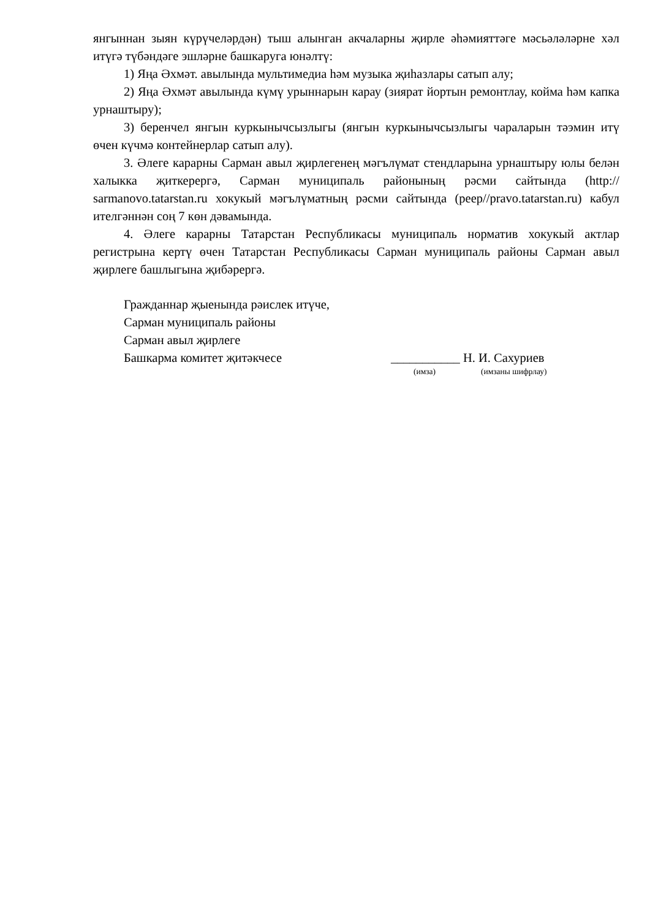янгыннан зыян күрүчеләрдән) тыш алынган акчаларны җирле әһәмияттәге мәсьәләләрне хәл итүгә түбәндәге эшләрне башкаруга юнәлтү:
1) Яңа Әхмәт. авылында мультимедиа һәм музыка җиһазлары сатып алу;
2) Яңа Әхмәт авылында күмү урыннарын карау (зиярат йортын ремонтлау, койма һәм капка урнаштыру);
3) беренчел янгын куркынычсызлыгы (янгын куркынычсызлыгы чараларын тәэмин итү өчен күчмә контейнерлар сатып алу).
3. Әлеге карарны Сарман авыл җирлегенең мәгълүмат стендларына урнаштыру юлы белән халыкка җиткерергә, Сарман муниципаль районының рәсми сайтында (http:// sarmanovo.tatarstan.ru хокукый мәгълүматның рәсми сайтында (реер//pravo.tatarstan.ru) кабул ителгәннән соң 7 көн дәвамында.
4. Әлеге карарны Татарстан Республикасы муниципаль норматив хокукый актлар регистрына кертү өчен Татарстан Республикасы Сарман муниципаль районы Сарман авыл җирлеге башлыгына җибәрергә.
Гражданнар җыенында рәислек итүче,
Сарман муниципаль районы
Сарман авыл җирлеге
Башкарма комитет җитәкчесе ___________ Н. И. Сахуриев
(имза) (имзаны шифрлау)